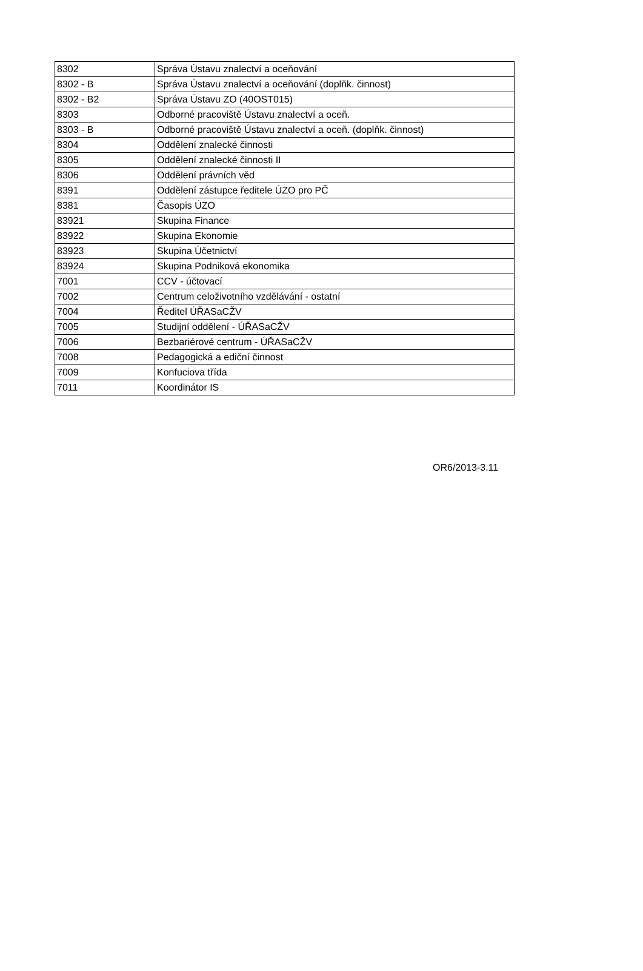| 8302 | Správa Ústavu znalectví a oceňování |
| 8302 - B | Správa Ústavu znalectví a oceňování (doplňk. činnost) |
| 8302 - B2 | Správa Ústavu ZO (40OST015) |
| 8303 | Odborné pracoviště Ústavu znalectví a oceň. |
| 8303 - B | Odborné pracoviště Ústavu znalectví a oceň. (doplňk. činnost) |
| 8304 | Oddělení znalecké činnosti |
| 8305 | Oddělení znalecké činnosti II |
| 8306 | Oddělení právních věd |
| 8391 | Oddělení zástupce ředitele ÚZO pro PČ |
| 8381 | Časopis ÚZO |
| 83921 | Skupina Finance |
| 83922 | Skupina Ekonomie |
| 83923 | Skupina Účetnictví |
| 83924 | Skupina Podniková ekonomika |
| 7001 | CCV - účtovací |
| 7002 | Centrum celoživotního vzdělávání - ostatní |
| 7004 | Ředitel ÚŘASaCŽV |
| 7005 | Studijní oddělení - ÚŘASaCŽV |
| 7006 | Bezbariérové centrum - ÚŘASaCŽV |
| 7008 | Pedagogická a ediční činnost |
| 7009 | Konfuciova třída |
| 7011 | Koordinátor IS |
OR6/2013-3.11